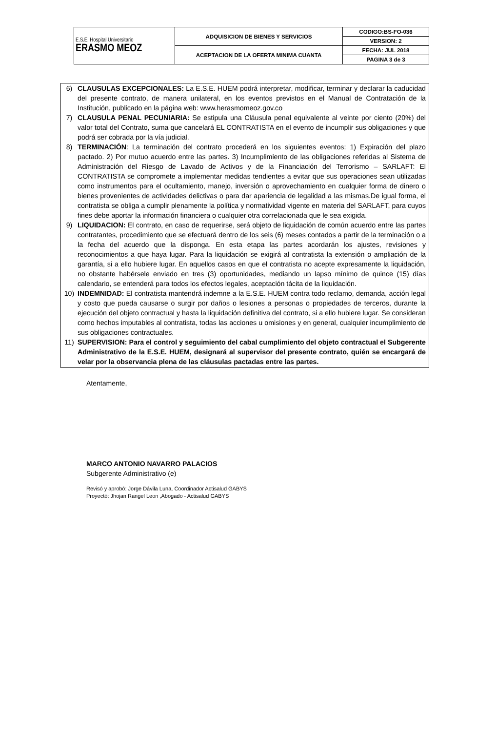| E.S.E. Hospital Universitario ERASMO MEOZ | ADQUISICION DE BIENES Y SERVICIOS | CODIGO:BS-FO-036 |
| | | VERSION: 2 |
| | ACEPTACION DE LA OFERTA MINIMA CUANTA | FECHA: JUL 2018 |
| | | PAGINA 3 de 3 |
6) CLAUSULAS EXCEPCIONALES: La E.S.E. HUEM podrá interpretar, modificar, terminar y declarar la caducidad del presente contrato, de manera unilateral, en los eventos previstos en el Manual de Contratación de la Institución, publicado en la página web: www.herasmomeoz.gov.co
7) CLAUSULA PENAL PECUNIARIA: Se estipula una Cláusula penal equivalente al veinte por ciento (20%) del valor total del Contrato, suma que cancelará EL CONTRATISTA en el evento de incumplir sus obligaciones y que podrá ser cobrada por la vía judicial.
8) TERMINACIÓN: La terminación del contrato procederá en los siguientes eventos: 1) Expiración del plazo pactado. 2) Por mutuo acuerdo entre las partes. 3) Incumplimiento de las obligaciones referidas al Sistema de Administración del Riesgo de Lavado de Activos y de la Financiación del Terrorismo – SARLAFT: El CONTRATISTA se compromete a implementar medidas tendientes a evitar que sus operaciones sean utilizadas como instrumentos para el ocultamiento, manejo, inversión o aprovechamiento en cualquier forma de dinero o bienes provenientes de actividades delictivas o para dar apariencia de legalidad a las mismas.De igual forma, el contratista se obliga a cumplir plenamente la política y normatividad vigente en materia del SARLAFT, para cuyos fines debe aportar la información financiera o cualquier otra correlacionada que le sea exigida.
9) LIQUIDACION: El contrato, en caso de requerirse, será objeto de liquidación de común acuerdo entre las partes contratantes, procedimiento que se efectuará dentro de los seis (6) meses contados a partir de la terminación o a la fecha del acuerdo que la disponga. En esta etapa las partes acordarán los ajustes, revisiones y reconocimientos a que haya lugar. Para la liquidación se exigirá al contratista la extensión o ampliación de la garantía, si a ello hubiere lugar. En aquellos casos en que el contratista no acepte expresamente la liquidación, no obstante habérsele enviado en tres (3) oportunidades, mediando un lapso mínimo de quince (15) días calendario, se entenderá para todos los efectos legales, aceptación tácita de la liquidación.
10) INDEMNIDAD: El contratista mantendrá indemne a la E.S.E. HUEM contra todo reclamo, demanda, acción legal y costo que pueda causarse o surgir por daños o lesiones a personas o propiedades de terceros, durante la ejecución del objeto contractual y hasta la liquidación definitiva del contrato, si a ello hubiere lugar. Se consideran como hechos imputables al contratista, todas las acciones u omisiones y en general, cualquier incumplimiento de sus obligaciones contractuales.
11) SUPERVISION: Para el control y seguimiento del cabal cumplimiento del objeto contractual el Subgerente Administrativo de la E.S.E. HUEM, designará al supervisor del presente contrato, quién se encargará de velar por la observancia plena de las cláusulas pactadas entre las partes.
Atentamente,
MARCO ANTONIO NAVARRO PALACIOS
Subgerente Administrativo (e)
Revisó y aprobó: Jorge Dávila Luna, Coordinador Actisalud GABYS
Proyectó: Jhojan Rangel Leon ,Abogado - Actisalud GABYS